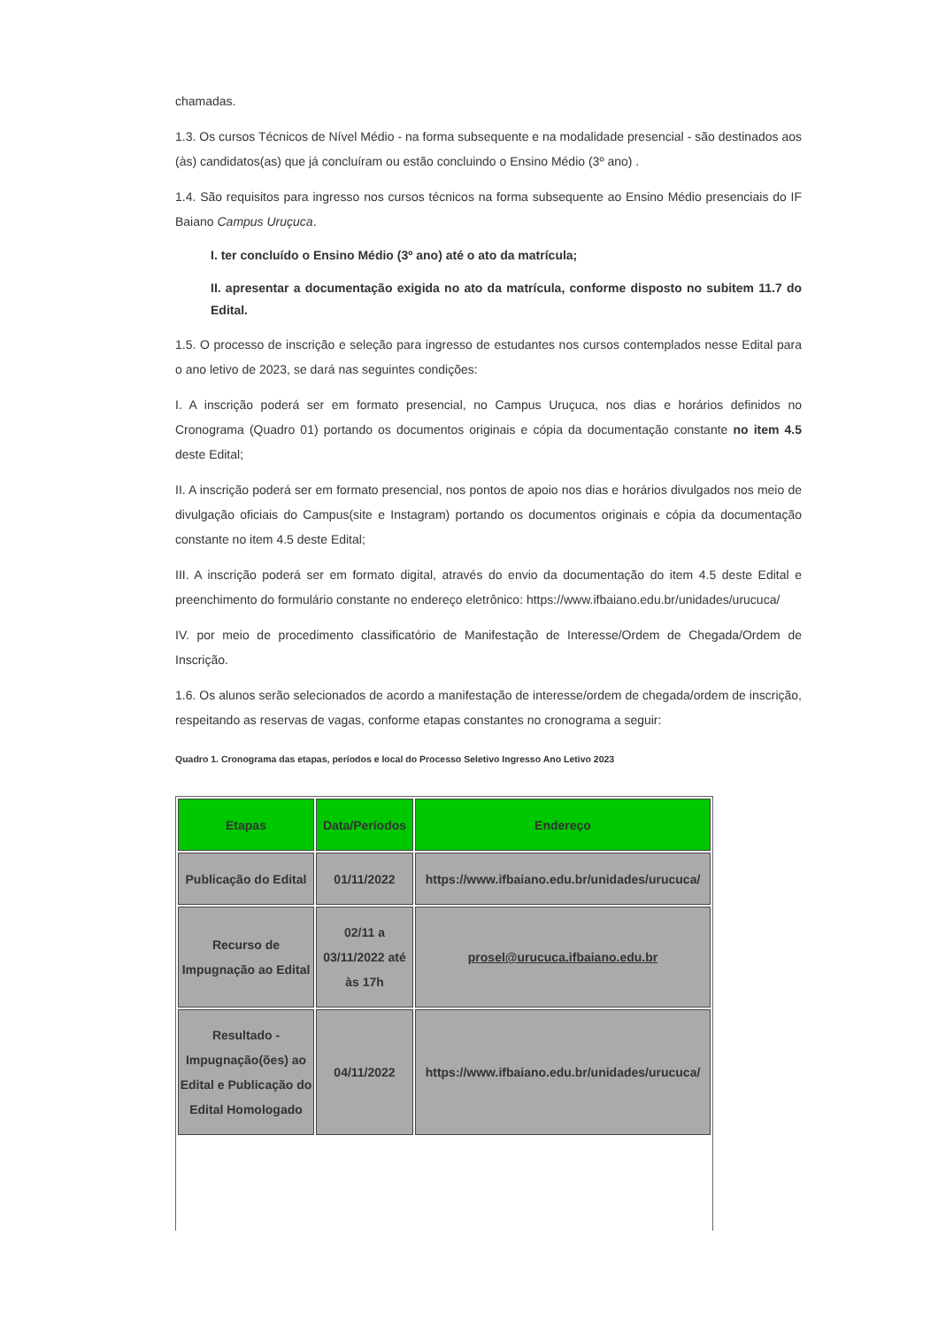chamadas.
1.3. Os cursos Técnicos de Nível Médio - na forma subsequente e na modalidade presencial - são destinados aos (às) candidatos(as) que já concluíram ou estão concluindo o Ensino Médio (3º ano) .
1.4. São requisitos para ingresso nos cursos técnicos na forma subsequente ao Ensino Médio presenciais do IF Baiano Campus Uruçuca.
I. ter concluído o Ensino Médio (3º ano) até o ato da matrícula;
II. apresentar a documentação exigida no ato da matrícula, conforme disposto no subitem 11.7 do Edital.
1.5. O processo de inscrição e seleção para ingresso de estudantes nos cursos contemplados nesse Edital para o ano letivo de 2023, se dará nas seguintes condições:
I. A inscrição poderá ser em formato presencial, no Campus Uruçuca, nos dias e horários definidos no Cronograma (Quadro 01) portando os documentos originais e cópia da documentação constante no item 4.5 deste Edital;
II. A inscrição poderá ser em formato presencial, nos pontos de apoio nos dias e horários divulgados nos meio de divulgação oficiais do Campus(site e Instagram) portando os documentos originais e cópia da documentação constante no item 4.5 deste Edital;
III. A inscrição poderá ser em formato digital, através do envio da documentação do item 4.5 deste Edital e preenchimento do formulário constante no endereço eletrônico: https://www.ifbaiano.edu.br/unidades/urucuca/
IV. por meio de procedimento classificatório de Manifestação de Interesse/Ordem de Chegada/Ordem de Inscrição.
1.6. Os alunos serão selecionados de acordo a manifestação de interesse/ordem de chegada/ordem de inscrição, respeitando as reservas de vagas, conforme etapas constantes no cronograma a seguir:
Quadro 1. Cronograma das etapas, períodos e local do Processo Seletivo Ingresso Ano Letivo 2023
| Etapas | Data/Períodos | Endereço |
| --- | --- | --- |
| Publicação do Edital | 01/11/2022 | https://www.ifbaiano.edu.br/unidades/urucuca/ |
| Recurso de Impugnação ao Edital | 02/11 a 03/11/2022 até às 17h | prosel@urucuca.ifbaiano.edu.br |
| Resultado - Impugnação(ões) ao Edital e Publicação do Edital Homologado | 04/11/2022 | https://www.ifbaiano.edu.br/unidades/urucuca/ |